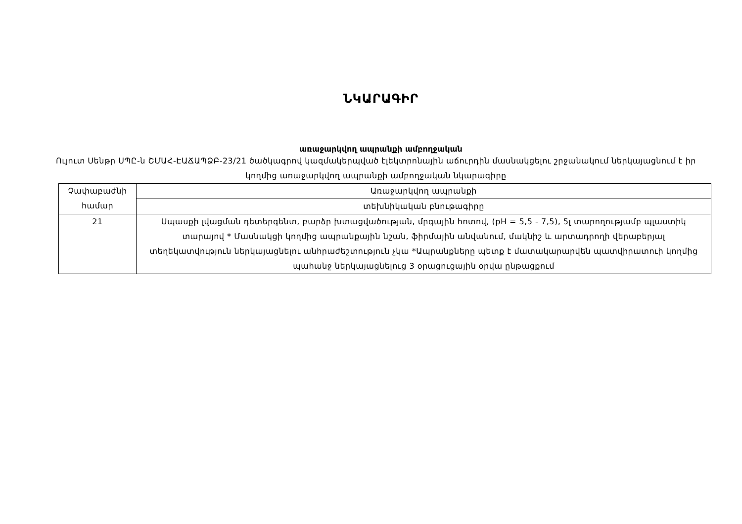ՆԿԱՐԱԳԻՐ
առաջարկվող ապրանքի ամբողջական
Ույուտ Սենթր ՍՊԸ-ն ՇՄԱՀ-ԷԱՃԱՊՁԲ-23/21 ծածկագրով կազմակերպված էլեկտրոնային աճուրդին մասնակցելու շրջանակում ներկայացնում է իր կողմից առաջարկվող ապրանքի ամբողջական նկարագիրը
| Չափաբաժնի համար | Առաջարկվող ապրանքի |
| | տեխնիկական բնութագիրը |
| 21 | Սպասքի լվացման դետերգենտ, բարձր խտացվածության, մրգային հոտով, (pH = 5,5 - 7,5), 5լ տարողությամբ պլաստիկ տարայով * Մասնակցի կողմից ապրանքային նշան, ֆիրմային անվանում, մակնիշ և արտադրողի վերաբերյալ տեղեկատվություն ներկայացնելու անհրաժեշտություն չկա *Ապրանքները պետք է մատակարարվեն պատվիրատուի կողմից պահանջ ներկայացնելուց 3 օրացուցային օրվա ընթացքում |